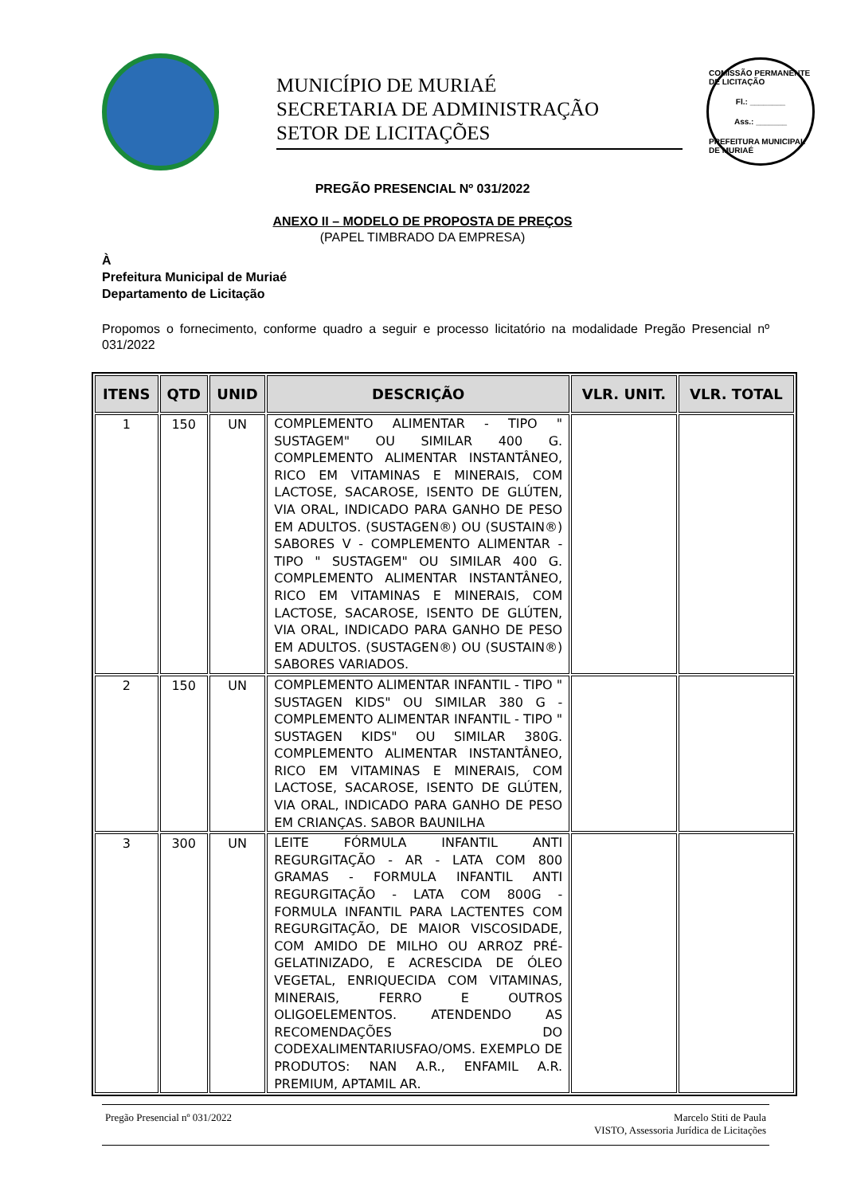MUNICÍPIO DE MURIAÉ
SECRETARIA DE ADMINISTRAÇÃO
SETOR DE LICITAÇÕES
COMISSÃO PERMANENTE DE LICITAÇÃO
Fl.: ________
Ass.: _______
PREFEITURA MUNICIPAL DE MURIAÉ
PREGÃO PRESENCIAL Nº 031/2022
ANEXO II – MODELO DE PROPOSTA DE PREÇOS
(PAPEL TIMBRADO DA EMPRESA)
À
Prefeitura Municipal de Muriaé
Departamento de Licitação
Propomos o fornecimento, conforme quadro a seguir e processo licitatório na modalidade Pregão Presencial nº 031/2022
| ITENS | QTD | UNID | DESCRIÇÃO | VLR. UNIT. | VLR. TOTAL |
| --- | --- | --- | --- | --- | --- |
| 1 | 150 | UN | COMPLEMENTO ALIMENTAR - TIPO " SUSTAGEM" OU SIMILAR 400 G. COMPLEMENTO ALIMENTAR INSTANTÂNEO, RICO EM VITAMINAS E MINERAIS, COM LACTOSE, SACAROSE, ISENTO DE GLÚTEN, VIA ORAL, INDICADO PARA GANHO DE PESO EM ADULTOS. (SUSTAGEN®) OU (SUSTAIN®) SABORES V - COMPLEMENTO ALIMENTAR - TIPO " SUSTAGEM" OU SIMILAR 400 G. COMPLEMENTO ALIMENTAR INSTANTÂNEO, RICO EM VITAMINAS E MINERAIS, COM LACTOSE, SACAROSE, ISENTO DE GLÚTEN, VIA ORAL, INDICADO PARA GANHO DE PESO EM ADULTOS. (SUSTAGEN®) OU (SUSTAIN®) SABORES VARIADOS. | | |
| 2 | 150 | UN | COMPLEMENTO ALIMENTAR INFANTIL - TIPO " SUSTAGEN KIDS" OU SIMILAR 380 G - COMPLEMENTO ALIMENTAR INFANTIL - TIPO " SUSTAGEN KIDS" OU SIMILAR 380G. COMPLEMENTO ALIMENTAR INSTANTÂNEO, RICO EM VITAMINAS E MINERAIS, COM LACTOSE, SACAROSE, ISENTO DE GLÚTEN, VIA ORAL, INDICADO PARA GANHO DE PESO EM CRIANÇAS. SABOR BAUNILHA | | |
| 3 | 300 | UN | LEITE FÓRMULA INFANTIL ANTI REGURGITAÇÃO - AR - LATA COM 800 GRAMAS - FORMULA INFANTIL ANTI REGURGITAÇÃO - LATA COM 800G - FORMULA INFANTIL PARA LACTENTES COM REGURGITAÇÃO, DE MAIOR VISCOSIDADE, COM AMIDO DE MILHO OU ARROZ PRÉ-GELATINIZADO, E ACRESCIDA DE ÓLEO VEGETAL, ENRIQUECIDA COM VITAMINAS, MINERAIS, FERRO E OUTROS OLIGOELEMENTOS. ATENDENDO AS RECOMENDAÇÕES DO CODEXALIMENTARIUSFAO/OMS. EXEMPLO DE PRODUTOS: NAN A.R., ENFAMIL A.R. PREMIUM, APTAMIL AR. | | |
Pregão Presencial nº 031/2022 Marcelo Stiti de Paula
VISTO, Assessoria Jurídica de Licitações